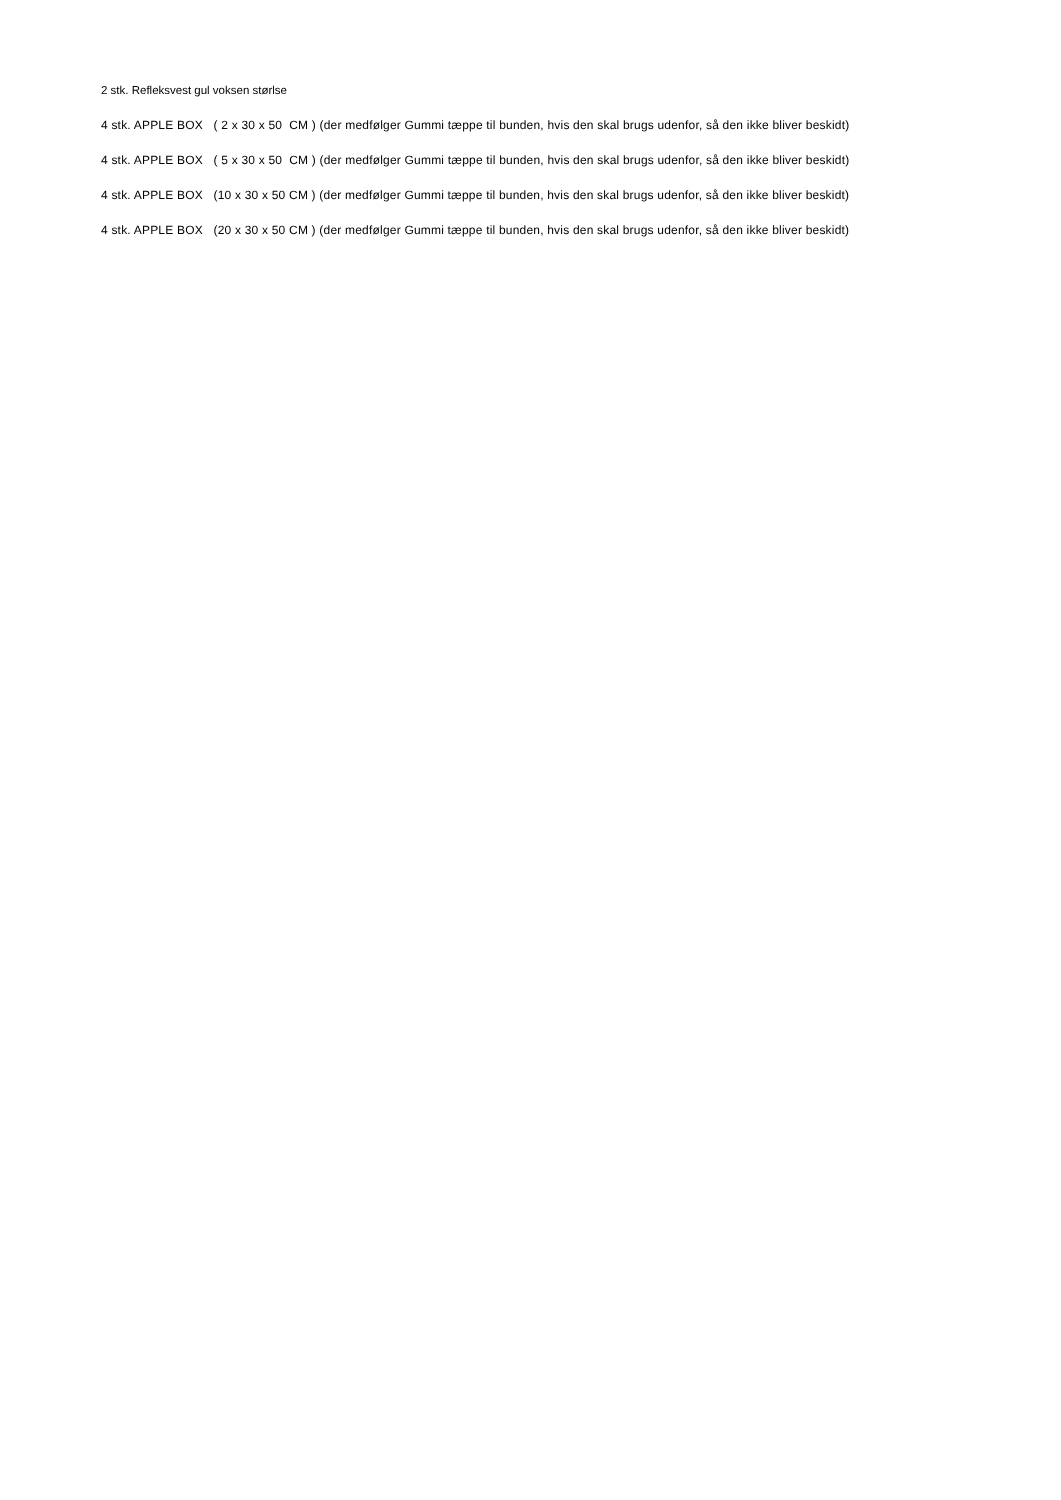2 stk. Refleksvest gul voksen størlse
4 stk. APPLE BOX ( 2 x 30 x 50 CM ) (der medfølger Gummi tæppe til bunden, hvis den skal brugs udenfor, så den ikke bliver beskidt)
4 stk. APPLE BOX ( 5 x 30 x 50 CM ) (der medfølger Gummi tæppe til bunden, hvis den skal brugs udenfor, så den ikke bliver beskidt)
4 stk. APPLE BOX (10 x 30 x 50 CM ) (der medfølger Gummi tæppe til bunden, hvis den skal brugs udenfor, så den ikke bliver beskidt)
4 stk. APPLE BOX (20 x 30 x 50 CM ) (der medfølger Gummi tæppe til bunden, hvis den skal brugs udenfor, så den ikke bliver beskidt)